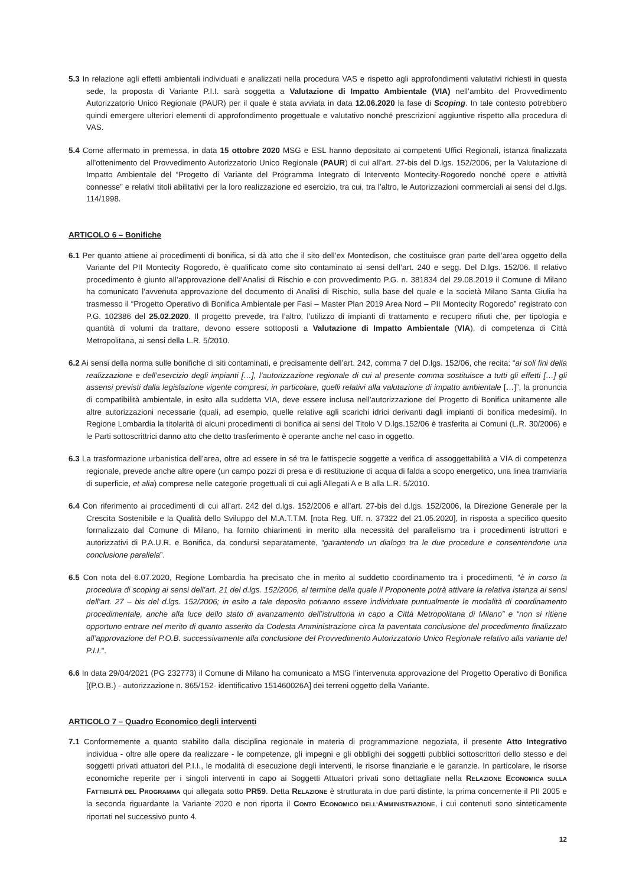5.3 In relazione agli effetti ambientali individuati e analizzati nella procedura VAS e rispetto agli approfondimenti valutativi richiesti in questa sede, la proposta di Variante P.I.I. sarà soggetta a Valutazione di Impatto Ambientale (VIA) nell’ambito del Provvedimento Autorizzatorio Unico Regionale (PAUR) per il quale è stata avviata in data 12.06.2020 la fase di Scoping. In tale contesto potrebbero quindi emergere ulteriori elementi di approfondimento progettuale e valutativo nonché prescrizioni aggiuntive rispetto alla procedura di VAS.
5.4 Come affermato in premessa, in data 15 ottobre 2020 MSG e ESL hanno depositato ai competenti Uffici Regionali, istanza finalizzata all’ottenimento del Provvedimento Autorizzatorio Unico Regionale (PAUR) di cui all’art. 27-bis del D.lgs. 152/2006, per la Valutazione di Impatto Ambientale del “Progetto di Variante del Programma Integrato di Intervento Montecity-Rogoredo nonché opere e attività connesse” e relativi titoli abilitativi per la loro realizzazione ed esercizio, tra cui, tra l’altro, le Autorizzazioni commerciali ai sensi del d.lgs. 114/1998.
ARTICOLO 6 – Bonifiche
6.1 Per quanto attiene ai procedimenti di bonifica, si dà atto che il sito dell’ex Montedison, che costituisce gran parte dell’area oggetto della Variante del PII Montecity Rogoredo, è qualificato come sito contaminato ai sensi dell’art. 240 e segg. Del D.lgs. 152/06. Il relativo procedimento è giunto all’approvazione dell’Analisi di Rischio e con provvedimento P.G. n. 381834 del 29.08.2019 il Comune di Milano ha comunicato l’avvenuta approvazione del documento di Analisi di Rischio, sulla base del quale e la società Milano Santa Giulia ha trasmesso il “Progetto Operativo di Bonifica Ambientale per Fasi – Master Plan 2019 Area Nord – PII Montecity Rogoredo” registrato con P.G. 102386 del 25.02.2020. Il progetto prevede, tra l’altro, l’utilizzo di impianti di trattamento e recupero rifiuti che, per tipologia e quantità di volumi da trattare, devono essere sottoposti a Valutazione di Impatto Ambientale (VIA), di competenza di Città Metropolitana, ai sensi della L.R. 5/2010.
6.2 Ai sensi della norma sulle bonifiche di siti contaminati, e precisamente dell’art. 242, comma 7 del D.lgs. 152/06, che recita: “ai soli fini della realizzazione e dell’esercizio degli impianti […], l’autorizzazione regionale di cui al presente comma sostituisce a tutti gli effetti […] gli assensi previsti dalla legislazione vigente compresi, in particolare, quelli relativi alla valutazione di impatto ambientale […]”, la pronuncia di compatibilità ambientale, in esito alla suddetta VIA, deve essere inclusa nell’autorizzazione del Progetto di Bonifica unitamente alle altre autorizzazioni necessarie (quali, ad esempio, quelle relative agli scarichi idrici derivanti dagli impianti di bonifica medesimi). In Regione Lombardia la titolarità di alcuni procedimenti di bonifica ai sensi del Titolo V D.lgs.152/06 è trasferita ai Comuni (L.R. 30/2006) e le Parti sottoscrittrici danno atto che detto trasferimento è operante anche nel caso in oggetto.
6.3 La trasformazione urbanistica dell’area, oltre ad essere in sé tra le fattispecie soggette a verifica di assoggettabilità a VIA di competenza regionale, prevede anche altre opere (un campo pozzi di presa e di restituzione di acqua di falda a scopo energetico, una linea tramviaria di superficie, et alia) comprese nelle categorie progettuali di cui agli Allegati A e B alla L.R. 5/2010.
6.4 Con riferimento ai procedimenti di cui all’art. 242 del d.lgs. 152/2006 e all’art. 27-bis del d.lgs. 152/2006, la Direzione Generale per la Crescita Sostenibile e la Qualità dello Sviluppo del M.A.T.T.M. [nota Reg. Uff. n. 37322 del 21.05.2020], in risposta a specifico quesito formalizzato dal Comune di Milano, ha fornito chiarimenti in merito alla necessità del parallelismo tra i procedimenti istruttori e autorizzativi di P.A.U.R. e Bonifica, da condursi separatamente, “garantendo un dialogo tra le due procedure e consentendone una conclusione parallela”.
6.5 Con nota del 6.07.2020, Regione Lombardia ha precisato che in merito al suddetto coordinamento tra i procedimenti, “è in corso la procedura di scoping ai sensi dell’art. 21 del d.lgs. 152/2006, al termine della quale il Proponente potrà attivare la relativa istanza ai sensi dell’art. 27 – bis del d.lgs. 152/2006; in esito a tale deposito potranno essere individuate puntualmente le modalità di coordinamento procedimentale, anche alla luce dello stato di avanzamento dell’istruttoria in capo a Città Metropolitana di Milano” e “non si ritiene opportuno entrare nel merito di quanto asserito da Codesta Amministrazione circa la paventata conclusione del procedimento finalizzato all’approvazione del P.O.B. successivamente alla conclusione del Provvedimento Autorizzatorio Unico Regionale relativo alla variante del P.I.I.”.
6.6 In data 29/04/2021 (PG 232773) il Comune di Milano ha comunicato a MSG l’intervenuta approvazione del Progetto Operativo di Bonifica [(P.O.B.) - autorizzazione n. 865/152- identificativo 151460026A] dei terreni oggetto della Variante.
ARTICOLO 7 – Quadro Economico degli interventi
7.1 Conformemente a quanto stabilito dalla disciplina regionale in materia di programmazione negoziata, il presente Atto Integrativo individua - oltre alle opere da realizzare - le competenze, gli impegni e gli obblighi dei soggetti pubblici sottoscrittori dello stesso e dei soggetti privati attuatori del P.I.I., le modalità di esecuzione degli interventi, le risorse finanziarie e le garanzie. In particolare, le risorse economiche reperite per i singoli interventi in capo ai Soggetti Attuatori privati sono dettagliate nella RELAZIONE ECONOMICA SULLA FATTIBILITÀ DEL PROGRAMMA qui allegata sotto PR59. Detta RELAZIONE è strutturata in due parti distinte, la prima concernente il PII 2005 e la seconda riguardante la Variante 2020 e non riporta il CONTO ECONOMICO DELL’AMMINISTRAZIONE, i cui contenuti sono sinteticamente riportati nel successivo punto 4.
12